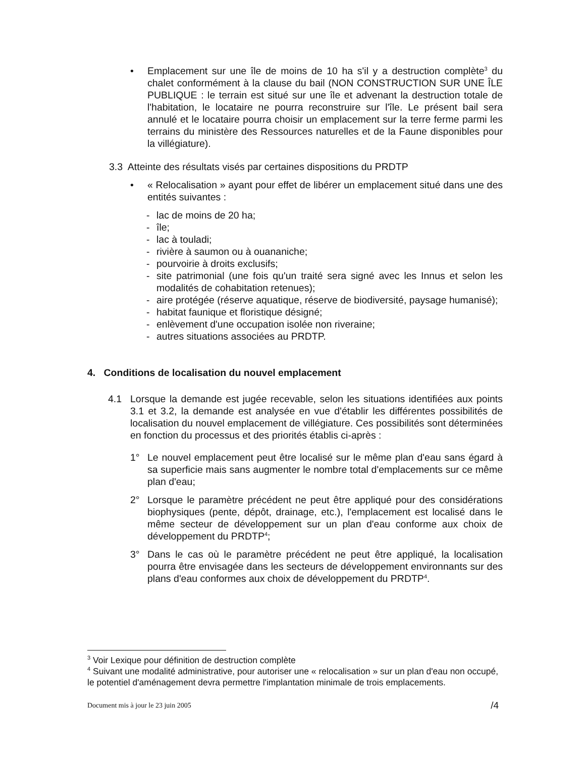• Emplacement sur une île de moins de 10 ha s'il y a destruction complète<sup>3</sup> du chalet conformément à la clause du bail (NON CONSTRUCTION SUR UNE ÎLE PUBLIQUE : le terrain est situé sur une île et advenant la destruction totale de l'habitation, le locataire ne pourra reconstruire sur l'île. Le présent bail sera annulé et le locataire pourra choisir un emplacement sur la terre ferme parmi les terrains du ministère des Ressources naturelles et de la Faune disponibles pour la villégiature).
3.3 Atteinte des résultats visés par certaines dispositions du PRDTP
• « Relocalisation » ayant pour effet de libérer un emplacement situé dans une des entités suivantes :
- lac de moins de 20 ha;
- île;
- lac à touladi;
- rivière à saumon ou à ouananiche;
- pourvoirie à droits exclusifs;
- site patrimonial (une fois qu'un traité sera signé avec les Innus et selon les modalités de cohabitation retenues);
- aire protégée (réserve aquatique, réserve de biodiversité, paysage humanisé);
- habitat faunique et floristique désigné;
- enlèvement d'une occupation isolée non riveraine;
- autres situations associées au PRDTP.
4. Conditions de localisation du nouvel emplacement
4.1 Lorsque la demande est jugée recevable, selon les situations identifiées aux points 3.1 et 3.2, la demande est analysée en vue d'établir les différentes possibilités de localisation du nouvel emplacement de villégiature. Ces possibilités sont déterminées en fonction du processus et des priorités établis ci-après :
1° Le nouvel emplacement peut être localisé sur le même plan d'eau sans égard à sa superficie mais sans augmenter le nombre total d'emplacements sur ce même plan d'eau;
2° Lorsque le paramètre précédent ne peut être appliqué pour des considérations biophysiques (pente, dépôt, drainage, etc.), l'emplacement est localisé dans le même secteur de développement sur un plan d'eau conforme aux choix de développement du PRDTP<sup>4</sup>;
3° Dans le cas où le paramètre précédent ne peut être appliqué, la localisation pourra être envisagée dans les secteurs de développement environnants sur des plans d'eau conformes aux choix de développement du PRDTP<sup>4</sup>.
<sup>3</sup> Voir Lexique pour définition de destruction complète
<sup>4</sup> Suivant une modalité administrative, pour autoriser une « relocalisation » sur un plan d'eau non occupé, le potentiel d'aménagement devra permettre l'implantation minimale de trois emplacements.
Document mis à jour le 23 juin 2005 /4